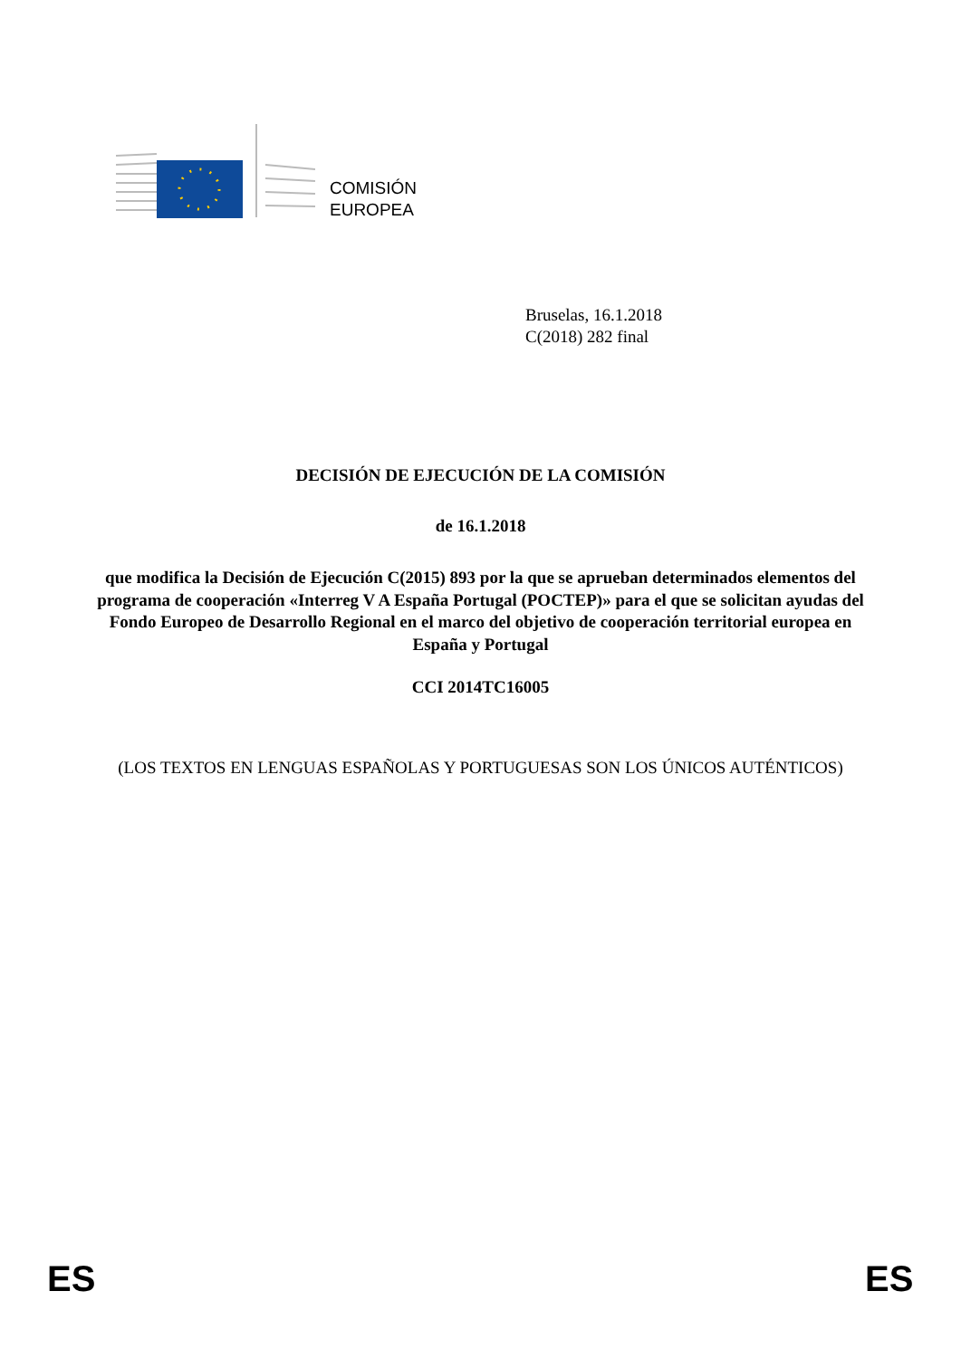COMISIÓN
EUROPEA
Bruselas, 16.1.2018
C(2018) 282 final
DECISIÓN DE EJECUCIÓN DE LA COMISIÓN
de 16.1.2018
que modifica la Decisión de Ejecución C(2015) 893 por la que se aprueban determinados elementos del programa de cooperación «Interreg V A España Portugal (POCTEP)» para el que se solicitan ayudas del Fondo Europeo de Desarrollo Regional en el marco del objetivo de cooperación territorial europea en España y Portugal
CCI 2014TC16005
(LOS TEXTOS EN LENGUAS ESPAÑOLAS Y PORTUGUESAS SON LOS ÚNICOS AUTÉNTICOS)
ES ES